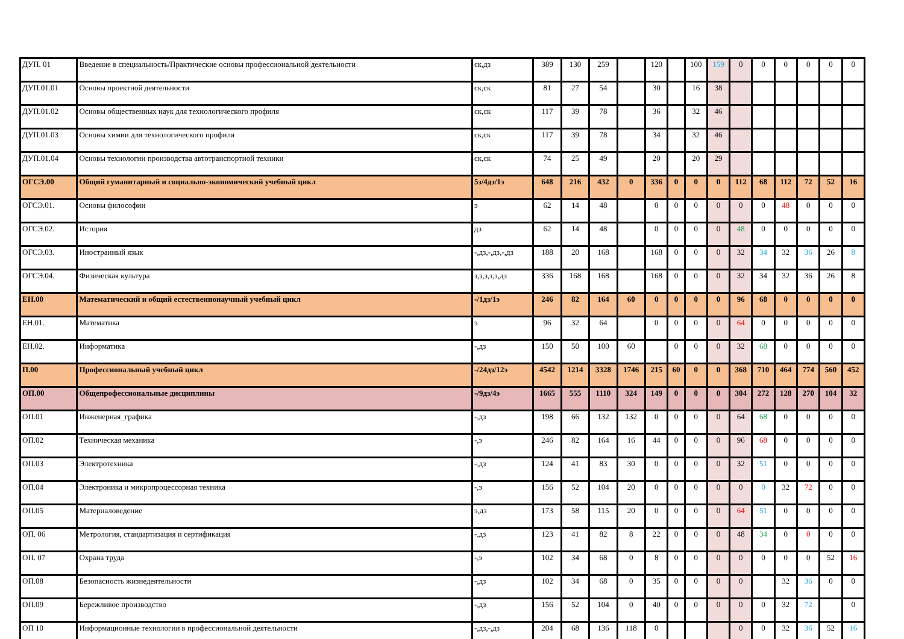| ДУП. 01 | Введение в специальность/Практические основы профессиональной деятельности | ск,дз | 389 | 130 | 259 | | 120 | | 100 | 159 | 0 | 0 | 0 | 0 | 0 | 0 |
| ДУП.01.01 | Основы проектной деятельности | ск,ск | 81 | 27 | 54 | | 30 | | 16 | 38 | | | | | | |
| ДУП.01.02 | Основы общественных наук для технологического профиля | ск,ск | 117 | 39 | 78 | | 36 | | 32 | 46 | | | | | | |
| ДУП.01.03 | Основы химии для технологического профиля | ск,ск | 117 | 39 | 78 | | 34 | | 32 | 46 | | | | | | |
| ДУП.01.04 | Основы технологии производства автотранспортной техники | ск,ск | 74 | 25 | 49 | | 20 | | 20 | 29 | | | | | | |
| ОГСЭ.00 | Общий гуманитарный и социально-экономический учебный цикл | 5з/4дз/1э | 648 | 216 | 432 | 0 | 336 | 0 | 0 | 0 | 112 | 68 | 112 | 72 | 52 | 16 |
| ОГСЭ.01. | Основы философии | э | 62 | 14 | 48 | | 0 | 0 | 0 | 0 | 0 | 0 | 48 | 0 | 0 | 0 |
| ОГСЭ.02. | История | дз | 62 | 14 | 48 | | 0 | 0 | 0 | 0 | 48 | 0 | 0 | 0 | 0 | 0 |
| ОГСЭ.03. | Иностранный язык | -,дз,-,дз,-,дз | 188 | 20 | 168 | | 168 | 0 | 0 | 0 | 32 | 34 | 32 | 36 | 26 | 8 |
| ОГСЭ.04. | Физическая культура | з,з,з,з,з,дз | 336 | 168 | 168 | | 168 | 0 | 0 | 0 | 32 | 34 | 32 | 36 | 26 | 8 |
| ЕН.00 | Математический и общий естественнонаучный учебный цикл | -/1дз/1э | 246 | 82 | 164 | 60 | 0 | 0 | 0 | 0 | 96 | 68 | 0 | 0 | 0 | 0 |
| ЕН.01. | Математика | э | 96 | 32 | 64 | | 0 | 0 | 0 | 0 | 64 | 0 | 0 | 0 | 0 | 0 |
| ЕН.02. | Информатика | -,дз | 150 | 50 | 100 | 60 | | 0 | 0 | 0 | 32 | 68 | 0 | 0 | 0 | 0 |
| П.00 | Профессиональный учебный цикл | -/24дз/12э | 4542 | 1214 | 3328 | 1746 | 215 | 60 | 0 | 0 | 368 | 710 | 464 | 774 | 560 | 452 |
| ОП.00 | Общепрофессиональные дисциплины | -/9дз/4э | 1665 | 555 | 1110 | 324 | 149 | 0 | 0 | 0 | 304 | 272 | 128 | 270 | 104 | 32 |
| ОП.01 | Инженерная_графика | -.дз | 198 | 66 | 132 | 132 | 0 | 0 | 0 | 0 | 64 | 68 | 0 | 0 | 0 | 0 |
| ОП.02 | Техническая механика | -,э | 246 | 82 | 164 | 16 | 44 | 0 | 0 | 0 | 96 | 68 | 0 | 0 | 0 | 0 |
| ОП.03 | Электротехника | -.дз | 124 | 41 | 83 | 30 | 0 | 0 | 0 | 0 | 32 | 51 | 0 | 0 | 0 | 0 |
| ОП.04 | Электроника и микропроцессорная техника | -,э | 156 | 52 | 104 | 20 | 0 | 0 | 0 | 0 | 0 | 0 | 32 | 72 | 0 | 0 |
| ОП.05 | Материаловедение | э,дз | 173 | 58 | 115 | 20 | 0 | 0 | 0 | 0 | 64 | 51 | 0 | 0 | 0 | 0 |
| ОП. 06 | Метрология, стандартизация и сертификация | -.дз | 123 | 41 | 82 | 8 | 22 | 0 | 0 | 0 | 48 | 34 | 0 | 0 | 0 | 0 |
| ОП. 07 | Охрана труда | -,э | 102 | 34 | 68 | 0 | 8 | 0 | 0 | 0 | 0 | 0 | 0 | 0 | 52 | 16 |
| ОП.08 | Безопасность жизнедеятельности | -,дз | 102 | 34 | 68 | 0 | 35 | 0 | 0 | 0 | 0 | | 32 | 36 | 0 | 0 |
| ОП.09 | Бережливое производство | -,дз | 156 | 52 | 104 | 0 | 40 | 0 | 0 | 0 | 0 | 0 | 32 | 72 | | 0 |
| ОП 10 | Информационные технологии в профессиональной деятельности | -,дз,-,дз | 204 | 68 | 136 | 118 | 0 | | | | 0 | 0 | 32 | 36 | 52 | 16 |